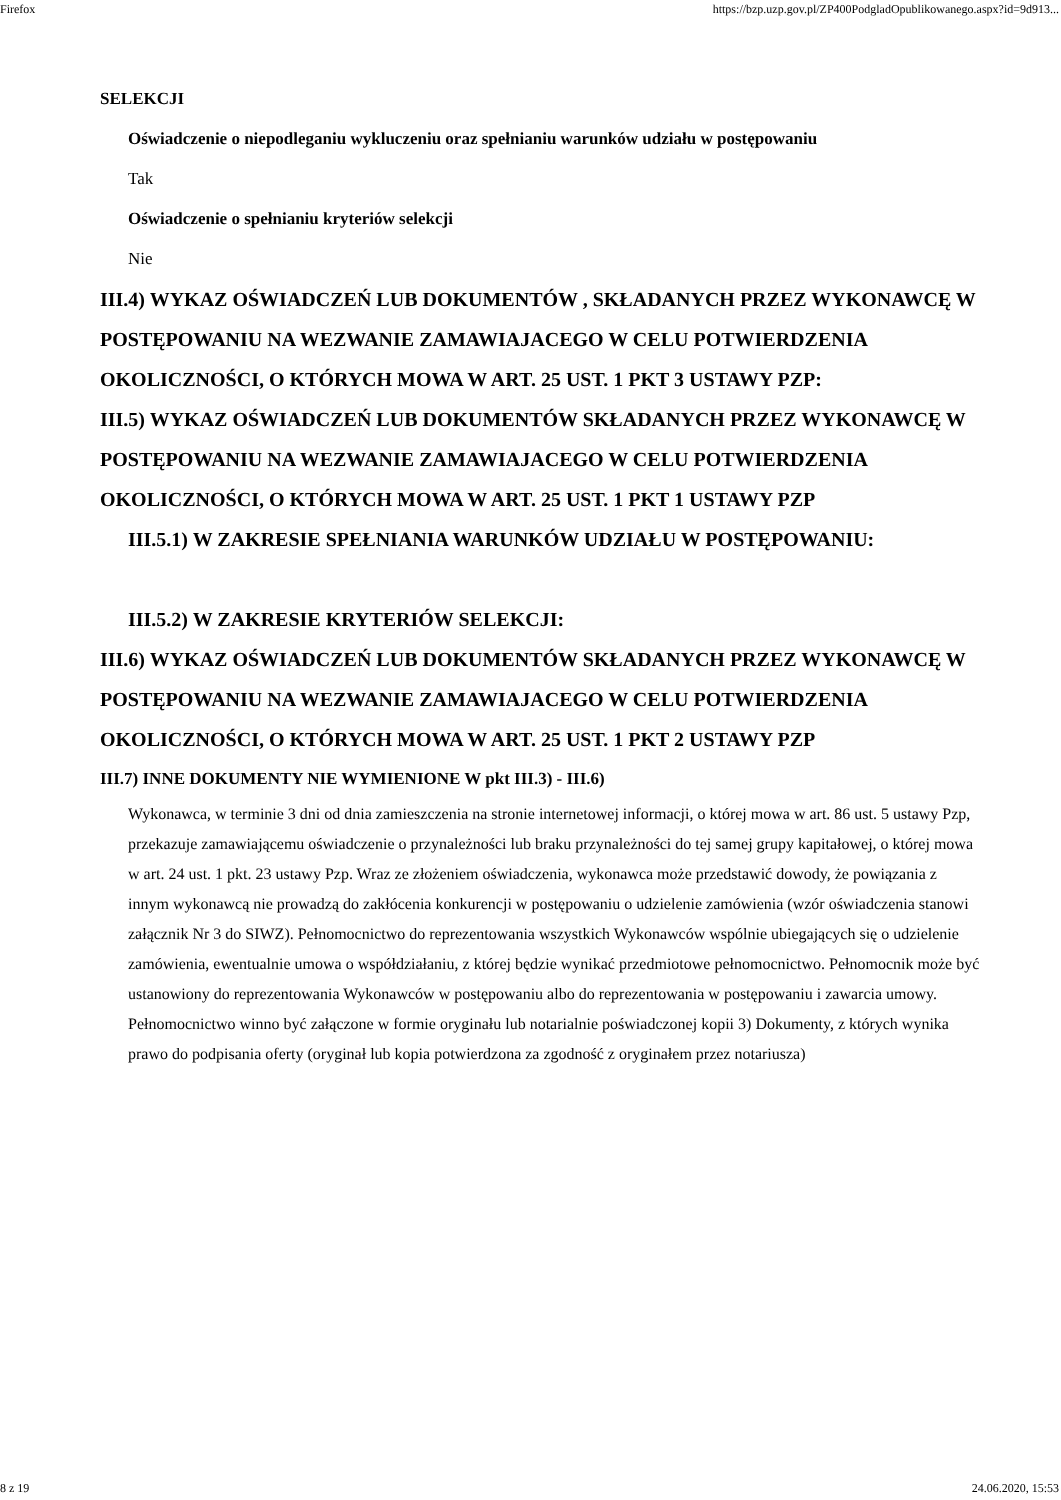Firefox https://bzp.uzp.gov.pl/ZP400PodgladOpublikowanego.aspx?id=9d913...
SELEKCJI
Oświadczenie o niepodleganiu wykluczeniu oraz spełnianiu warunków udziału w postępowaniu
Tak
Oświadczenie o spełnianiu kryteriów selekcji
Nie
III.4) WYKAZ OŚWIADCZEŃ LUB DOKUMENTÓW , SKŁADANYCH PRZEZ WYKONAWCĘ W POSTĘPOWANIU NA WEZWANIE ZAMAWIAJACEGO W CELU POTWIERDZENIA OKOLICZNOŚCI, O KTÓRYCH MOWA W ART. 25 UST. 1 PKT 3 USTAWY PZP:
III.5) WYKAZ OŚWIADCZEŃ LUB DOKUMENTÓW SKŁADANYCH PRZEZ WYKONAWCĘ W POSTĘPOWANIU NA WEZWANIE ZAMAWIAJACEGO W CELU POTWIERDZENIA OKOLICZNOŚCI, O KTÓRYCH MOWA W ART. 25 UST. 1 PKT 1 USTAWY PZP
III.5.1) W ZAKRESIE SPEŁNIANIA WARUNKÓW UDZIAŁU W POSTĘPOWANIU:
III.5.2) W ZAKRESIE KRYTERIÓW SELEKCJI:
III.6) WYKAZ OŚWIADCZEŃ LUB DOKUMENTÓW SKŁADANYCH PRZEZ WYKONAWCĘ W POSTĘPOWANIU NA WEZWANIE ZAMAWIAJACEGO W CELU POTWIERDZENIA OKOLICZNOŚCI, O KTÓRYCH MOWA W ART. 25 UST. 1 PKT 2 USTAWY PZP
III.7) INNE DOKUMENTY NIE WYMIENIONE W pkt III.3) - III.6)
Wykonawca, w terminie 3 dni od dnia zamieszczenia na stronie internetowej informacji, o której mowa w art. 86 ust. 5 ustawy Pzp, przekazuje zamawiającemu oświadczenie o przynależności lub braku przynależności do tej samej grupy kapitałowej, o której mowa w art. 24 ust. 1 pkt. 23 ustawy Pzp. Wraz ze złożeniem oświadczenia, wykonawca może przedstawić dowody, że powiązania z innym wykonawcą nie prowadzą do zakłócenia konkurencji w postępowaniu o udzielenie zamówienia (wzór oświadczenia stanowi załącznik Nr 3 do SIWZ). Pełnomocnictwo do reprezentowania wszystkich Wykonawców wspólnie ubiegających się o udzielenie zamówienia, ewentualnie umowa o współdziałaniu, z której będzie wynikać przedmiotowe pełnomocnictwo. Pełnomocnik może być ustanowiony do reprezentowania Wykonawców w postępowaniu albo do reprezentowania w postępowaniu i zawarcia umowy. Pełnomocnictwo winno być załączone w formie oryginału lub notarialnie poświadczonej kopii 3) Dokumenty, z których wynika prawo do podpisania oferty (oryginał lub kopia potwierdzona za zgodność z oryginałem przez notariusza)
8 z 19 24.06.2020, 15:53